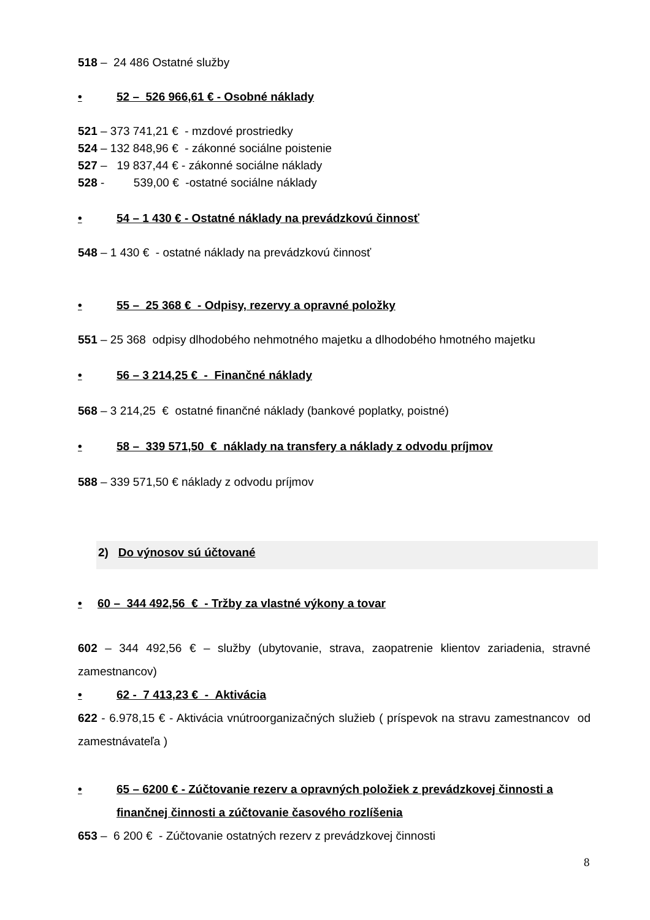518 – 24 486 Ostatné služby
• 52 – 526 966,61 € - Osobné náklady
521 – 373 741,21 € - mzdové prostriedky
524 – 132 848,96 € - zákonné sociálne poistenie
527 – 19 837,44 € - zákonné sociálne náklady
528 - 539,00 € -ostatné sociálne náklady
• 54 – 1 430 € - Ostatné náklady na prevádzkovú činnosť
548 – 1 430 € - ostatné náklady na prevádzkovú činnosť
• 55 – 25 368 € - Odpisy, rezervy a opravné položky
551 – 25 368 odpisy dlhodobého nehmotného majetku a dlhodobého hmotného majetku
• 56 – 3 214,25 € - Finančné náklady
568 – 3 214,25 € ostatné finančné náklady (bankové poplatky, poistné)
• 58 – 339 571,50 € náklady na transfery a náklady z odvodu príjmov
588 – 339 571,50 € náklady z odvodu príjmov
2) Do výnosov sú účtované
• 60 – 344 492,56 € - Tržby za vlastné výkony a tovar
602 – 344 492,56 € – služby (ubytovanie, strava, zaopatrenie klientov zariadenia, stravné zamestnancov)
• 62 - 7 413,23 € - Aktivácia
622 - 6.978,15 € - Aktivácia vnútroorganizačných služieb ( príspevok na stravu zamestnancov od zamestnávateľa )
• 65 – 6200 € - Zúčtovanie rezerv a opravných položiek z prevádzkovej činnosti a finančnej činnosti a zúčtovanie časového rozlíšenia
653 – 6 200 € - Zúčtovanie ostatných rezerv z prevádzkovej činnosti
8